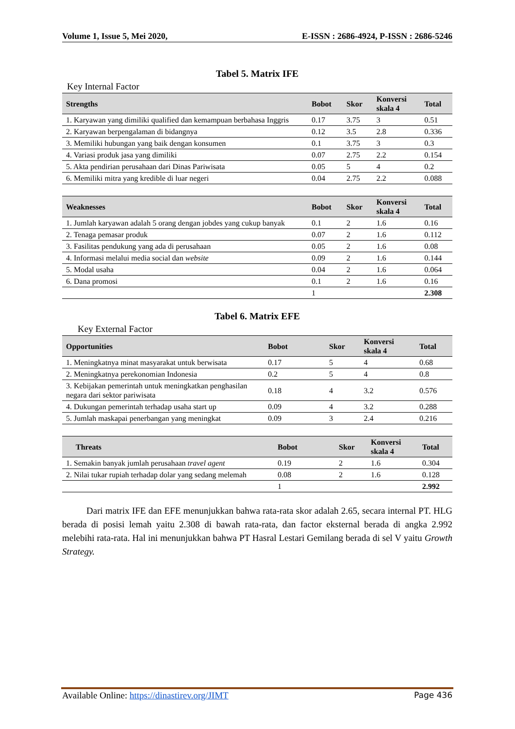Volume 1, Issue 5, Mei 2020, E-ISSN : 2686-4924, P-ISSN : 2686-5246
Tabel 5. Matrix IFE
Key Internal Factor
| Strengths | Bobot | Skor | Konversi skala 4 | Total |
| --- | --- | --- | --- | --- |
| 1. Karyawan yang dimiliki qualified dan kemampuan berbahasa Inggris | 0.17 | 3.75 | 3 | 0.51 |
| 2. Karyawan berpengalaman di bidangnya | 0.12 | 3.5 | 2.8 | 0.336 |
| 3. Memiliki hubungan yang baik dengan konsumen | 0.1 | 3.75 | 3 | 0.3 |
| 4. Variasi produk jasa yang dimiliki | 0.07 | 2.75 | 2.2 | 0.154 |
| 5. Akta pendirian perusahaan dari Dinas Pariwisata | 0.05 | 5 | 4 | 0.2 |
| 6. Memiliki mitra yang kredible di luar negeri | 0.04 | 2.75 | 2.2 | 0.088 |
| Weaknesses | Bobot | Skor | Konversi skala 4 | Total |
| --- | --- | --- | --- | --- |
| 1. Jumlah karyawan adalah 5 orang dengan jobdes yang cukup banyak | 0.1 | 2 | 1.6 | 0.16 |
| 2. Tenaga pemasar produk | 0.07 | 2 | 1.6 | 0.112 |
| 3. Fasilitas pendukung yang ada di perusahaan | 0.05 | 2 | 1.6 | 0.08 |
| 4. Informasi melalui media social dan website | 0.09 | 2 | 1.6 | 0.144 |
| 5. Modal usaha | 0.04 | 2 | 1.6 | 0.064 |
| 6. Dana promosi | 0.1 | 2 | 1.6 | 0.16 |
| | 1 | | | 2.308 |
Tabel 6. Matrix EFE
Key External Factor
| Opportunities | Bobot | Skor | Konversi skala 4 | Total |
| --- | --- | --- | --- | --- |
| 1. Meningkatnya minat masyarakat untuk berwisata | 0.17 | 5 | 4 | 0.68 |
| 2. Meningkatnya perekonomian Indonesia | 0.2 | 5 | 4 | 0.8 |
| 3. Kebijakan pemerintah untuk meningkatkan penghasilan negara dari sektor pariwisata | 0.18 | 4 | 3.2 | 0.576 |
| 4. Dukungan pemerintah terhadap usaha start up | 0.09 | 4 | 3.2 | 0.288 |
| 5. Jumlah maskapai penerbangan yang meningkat | 0.09 | 3 | 2.4 | 0.216 |
| Threats | Bobot | Skor | Konversi skala 4 | Total |
| --- | --- | --- | --- | --- |
| 1. Semakin banyak jumlah perusahaan travel agent | 0.19 | 2 | 1.6 | 0.304 |
| 2. Nilai tukar rupiah terhadap dolar yang sedang melemah | 0.08 | 2 | 1.6 | 0.128 |
| | 1 | | | 2.992 |
Dari matrix IFE dan EFE menunjukkan bahwa rata-rata skor adalah 2.65, secara internal PT. HLG berada di posisi lemah yaitu 2.308 di bawah rata-rata, dan factor eksternal berada di angka 2.992 melebihi rata-rata. Hal ini menunjukkan bahwa PT Hasral Lestari Gemilang berada di sel V yaitu Growth Strategy.
Available Online: https://dinastirev.org/JIMT Page 436